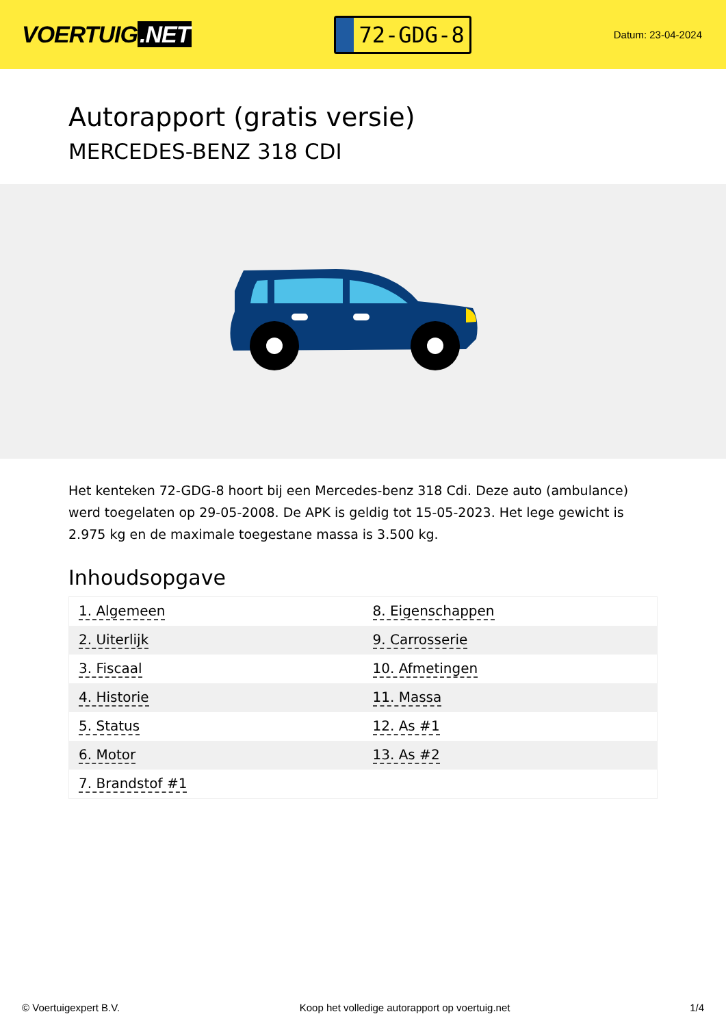VOERTUIG.NET
72-GDG-8
Datum: 23-04-2024
Autorapport (gratis versie)
MERCEDES-BENZ 318 CDI
Het kenteken 72-GDG-8 hoort bij een Mercedes-benz 318 Cdi. Deze auto (ambulance) werd toegelaten op 29-05-2008. De APK is geldig tot 15-05-2023. Het lege gewicht is 2.975 kg en de maximale toegestane massa is 3.500 kg.
Inhoudsopgave
| 1. Algemeen | 8. Eigenschappen |
| 2. Uiterlijk | 9. Carrosserie |
| 3. Fiscaal | 10. Afmetingen |
| 4. Historie | 11. Massa |
| 5. Status | 12. As #1 |
| 6. Motor | 13. As #2 |
| 7. Brandstof #1 | |
© Voertuigexpert B.V. Koop het volledige autorapport op voertuig.net 1/4